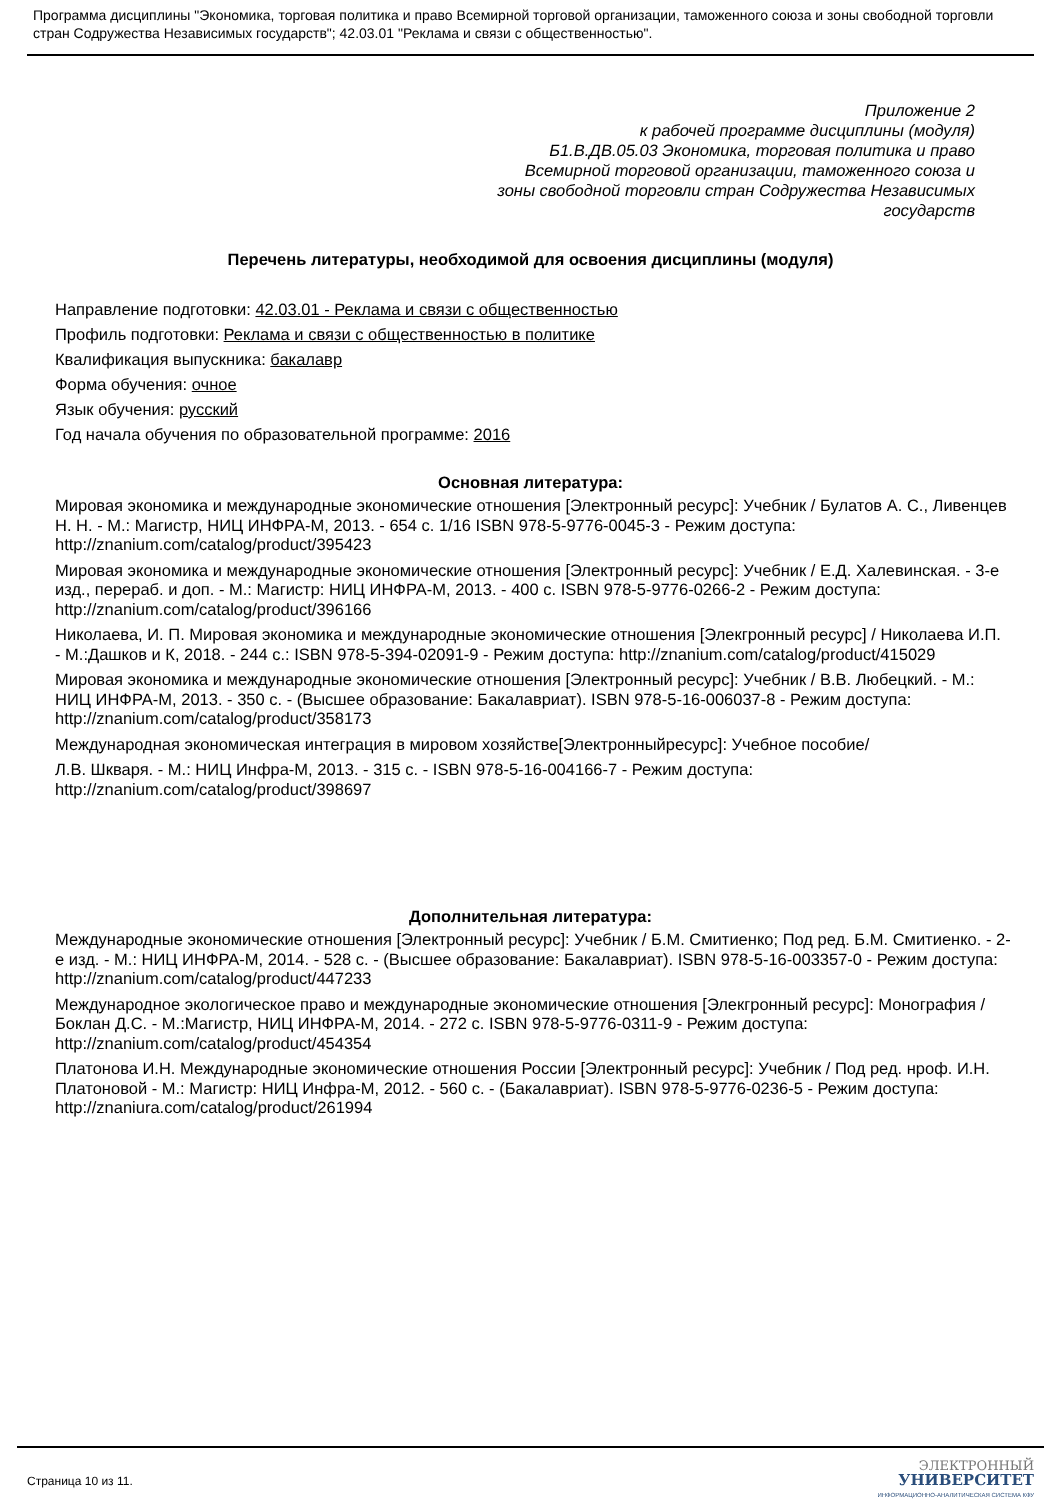Программа дисциплины "Экономика, торговая политика и право Всемирной торговой организации, таможенного союза и зоны свободной торговли стран Содружества Независимых государств"; 42.03.01 "Реклама и связи с общественностью".
Приложение 2
к рабочей программе дисциплины (модуля)
Б1.В.ДВ.05.03 Экономика, торговая политика и право
Всемирной торговой организации, таможенного союза и
зоны свободной торговли стран Содружества Независимых
государств
Перечень литературы, необходимой для освоения дисциплины (модуля)
Направление подготовки: 42.03.01 - Реклама и связи с общественностью
Профиль подготовки: Реклама и связи с общественностью в политике
Квалификация выпускника: бакалавр
Форма обучения: очное
Язык обучения: русский
Год начала обучения по образовательной программе: 2016
Основная литература:
Мировая экономика и международные экономические отношения [Электронный ресурс]: Учебник / Булатов А. С., Ливенцев Н. Н. - М.: Магистр, НИЦ ИНФРА-М, 2013. - 654 с. 1/16 ISBN 978-5-9776-0045-3 - Режим доступа: http://znanium.com/catalog/product/395423
Мировая экономика и международные экономические отношения [Электронный ресурс]: Учебник / Е.Д. Халевинская. - 3-е изд., перераб. и доп. - М.: Магистр: НИЦ ИНФРА-М, 2013. - 400 с. ISBN 978-5-9776-0266-2 - Режим доступа: http://znanium.com/catalog/product/396166
Николаева, И. П. Мировая экономика и международные экономические отношения [Элекгронный ресурс] / Николаева И.П. - М.:Дашков и К, 2018. - 244 с.: ISBN 978-5-394-02091-9 - Режим доступа: http://znanium.com/catalog/product/415029
Мировая экономика и международные экономические отношения [Электронный ресурс]: Учебник / В.В. Любецкий. - М.: НИЦ ИНФРА-М, 2013. - 350 с. - (Высшее образование: Бакалавриат). ISBN 978-5-16-006037-8 - Режим доступа: http://znanium.com/catalog/product/358173
Международная экономическая интеграция в мировом хозяйстве[Электронныйресурс]: Учебное пособие/
Л.В. Шкваря. - М.: НИЦ Инфра-М, 2013. - 315 с. - ISBN 978-5-16-004166-7 - Режим доступа: http://znanium.com/catalog/product/398697
Дополнительная литература:
Международные экономические отношения [Электронный ресурс]: Учебник / Б.М. Смитиенко; Под ред. Б.М. Смитиенко. - 2-е изд. - М.: НИЦ ИНФРА-М, 2014. - 528 с. - (Высшее образование: Бакалавриат). ISBN 978-5-16-003357-0 - Режим доступа: http://znanium.com/catalog/product/447233
Международное экологическое право и международные экономические отношения [Элекгронный ресурс]: Монография / Боклан Д.С. - М.:Магистр, НИЦ ИНФРА-М, 2014. - 272 с. ISBN 978-5-9776-0311-9 - Режим доступа: http://znanium.com/catalog/product/454354
Платонова И.Н. Международные экономические отношения России [Электронный ресурс]: Учебник / Под ред. нроф. И.Н. Платоновой - М.: Магистр: НИЦ Инфра-М, 2012. - 560 с. - (Бакалавриат). ISBN 978-5-9776-0236-5 - Режим доступа: http://znaniura.com/catalog/product/261994
Страница 10 из 11.
ЭЛЕКТРОННЫЙ
УНИВЕРСИТЕТ
ИНФОРМАЦИОННО-АНАЛИТИЧЕСКАЯ СИСТЕМА КФУ